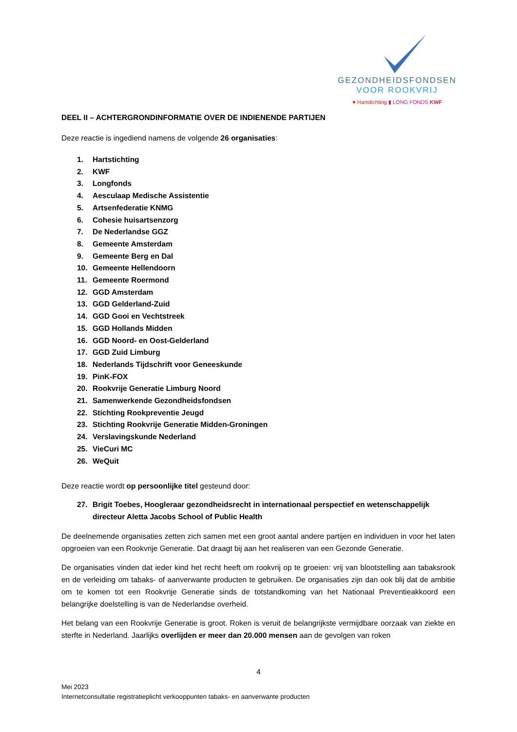GEZONDHEIDSFONDSEN
VOOR ROOKVRIJ
♥ Hartstichting ▮ LONG FONDS KWF
DEEL II – ACHTERGRONDINFORMATIE OVER DE INDIENENDE PARTIJEN
Deze reactie is ingediend namens de volgende 26 organisaties:
1. Hartstichting
2. KWF
3. Longfonds
4. Aesculaap Medische Assistentie
5. Artsenfederatie KNMG
6. Cohesie huisartsenzorg
7. De Nederlandse GGZ
8. Gemeente Amsterdam
9. Gemeente Berg en Dal
10. Gemeente Hellendoorn
11. Gemeente Roermond
12. GGD Amsterdam
13. GGD Gelderland-Zuid
14. GGD Gooi en Vechtstreek
15. GGD Hollands Midden
16. GGD Noord- en Oost-Gelderland
17. GGD Zuid Limburg
18. Nederlands Tijdschrift voor Geneeskunde
19. PinK-FOX
20. Rookvrije Generatie Limburg Noord
21. Samenwerkende Gezondheidsfondsen
22. Stichting Rookpreventie Jeugd
23. Stichting Rookvrije Generatie Midden-Groningen
24. Verslavingskunde Nederland
25. VieCuri MC
26. WeQuit
Deze reactie wordt op persoonlijke titel gesteund door:
27. Brigit Toebes, Hoogleraar gezondheidsrecht in internationaal perspectief en wetenschappelijk directeur Aletta Jacobs School of Public Health
De deelnemende organisaties zetten zich samen met een groot aantal andere partijen en individuen in voor het laten opgroeien van een Rookvrije Generatie. Dat draagt bij aan het realiseren van een Gezonde Generatie.
De organisaties vinden dat ieder kind het recht heeft om rookvrij op te groeien: vrij van blootstelling aan tabaksrook en de verleiding om tabaks- of aanverwante producten te gebruiken. De organisaties zijn dan ook blij dat de ambitie om te komen tot een Rookvrije Generatie sinds de totstandkoming van het Nationaal Preventieakkoord een belangrijke doelstelling is van de Nederlandse overheid.
Het belang van een Rookvrije Generatie is groot. Roken is veruit de belangrijkste vermijdbare oorzaak van ziekte en sterfte in Nederland. Jaarlijks overlijden er meer dan 20.000 mensen aan de gevolgen van roken
4
Mei 2023
Internetconsultatie registratieplicht verkooppunten tabaks- en aanverwante producten